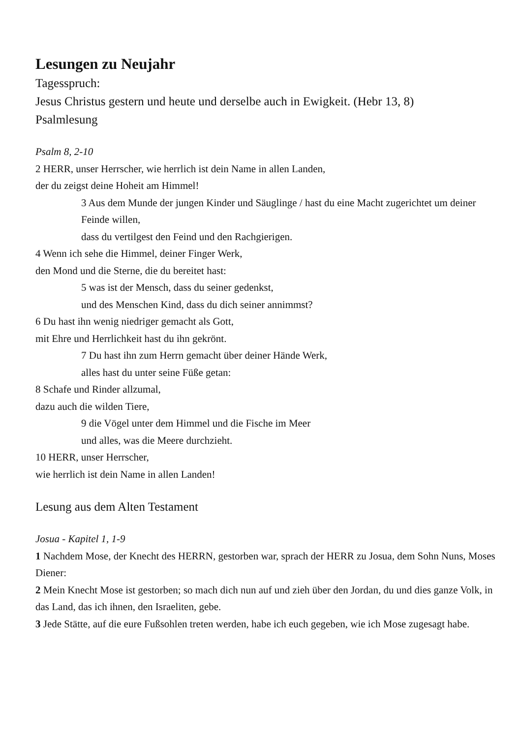Lesungen zu Neujahr
Tagesspruch:
Jesus Christus gestern und heute und derselbe auch in Ewigkeit. (Hebr 13, 8)
Psalmlesung
Psalm 8, 2-10
2 HERR, unser Herrscher, wie herrlich ist dein Name in allen Landen,
der du zeigst deine Hoheit am Himmel!
3 Aus dem Munde der jungen Kinder und Säuglinge / hast du eine Macht zugerichtet um deiner Feinde willen,
dass du vertilgest den Feind und den Rachgierigen.
4 Wenn ich sehe die Himmel, deiner Finger Werk,
den Mond und die Sterne, die du bereitet hast:
5 was ist der Mensch, dass du seiner gedenkst,
und des Menschen Kind, dass du dich seiner annimmst?
6 Du hast ihn wenig niedriger gemacht als Gott,
mit Ehre und Herrlichkeit hast du ihn gekrönt.
7 Du hast ihn zum Herrn gemacht über deiner Hände Werk,
alles hast du unter seine Füße getan:
8 Schafe und Rinder allzumal,
dazu auch die wilden Tiere,
9 die Vögel unter dem Himmel und die Fische im Meer
und alles, was die Meere durchzieht.
10 HERR, unser Herrscher,
wie herrlich ist dein Name in allen Landen!
Lesung aus dem Alten Testament
Josua - Kapitel 1, 1-9
1 Nachdem Mose, der Knecht des HERRN, gestorben war, sprach der HERR zu Josua, dem Sohn Nuns, Moses Diener:
2 Mein Knecht Mose ist gestorben; so mach dich nun auf und zieh über den Jordan, du und dies ganze Volk, in das Land, das ich ihnen, den Israeliten, gebe.
3 Jede Stätte, auf die eure Fußsohlen treten werden, habe ich euch gegeben, wie ich Mose zugesagt habe.